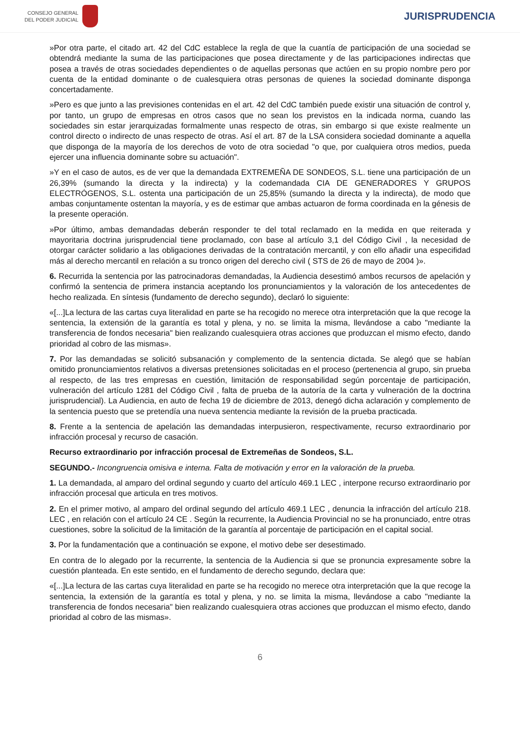CONSEJO GENERAL
DEL PODER JUDICIAL
JURISPRUDENCIA
»Por otra parte, el citado art. 42 del CdC establece la regla de que la cuantía de participación de una sociedad se obtendrá mediante la suma de las participaciones que posea directamente y de las participaciones indirectas que posea a través de otras sociedades dependientes o de aquellas personas que actúen en su propio nombre pero por cuenta de la entidad dominante o de cualesquiera otras personas de quienes la sociedad dominante disponga concertadamente.
»Pero es que junto a las previsiones contenidas en el art. 42 del CdC también puede existir una situación de control y, por tanto, un grupo de empresas en otros casos que no sean los previstos en la indicada norma, cuando las sociedades sin estar jerarquizadas formalmente unas respecto de otras, sin embargo si que existe realmente un control directo o indirecto de unas respecto de otras. Así el art. 87 de la LSA considera sociedad dominante a aquella que disponga de la mayoría de los derechos de voto de otra sociedad "o que, por cualquiera otros medios, pueda ejercer una influencia dominante sobre su actuación".
»Y en el caso de autos, es de ver que la demandada EXTREMEÑA DE SONDEOS, S.L. tiene una participación de un 26,39% (sumando la directa y la indirecta) y la codemandada CIA DE GENERADORES Y GRUPOS ELECTRÓGENOS, S.L. ostenta una participación de un 25,85% (sumando la directa y la indirecta), de modo que ambas conjuntamente ostentan la mayoría, y es de estimar que ambas actuaron de forma coordinada en la génesis de la presente operación.
»Por último, ambas demandadas deberán responder te del total reclamado en la medida en que reiterada y mayoritaria doctrina jurisprudencial tiene proclamado, con base al artículo 3,1 del Código Civil , la necesidad de otorgar carácter solidario a las obligaciones derivadas de la contratación mercantil, y con ello añadir una especifidad más al derecho mercantil en relación a su tronco origen del derecho civil ( STS de 26 de mayo de 2004 )».
6. Recurrida la sentencia por las patrocinadoras demandadas, la Audiencia desestimó ambos recursos de apelación y confirmó la sentencia de primera instancia aceptando los pronunciamientos y la valoración de los antecedentes de hecho realizada. En síntesis (fundamento de derecho segundo), declaró lo siguiente:
«[...]La lectura de las cartas cuya literalidad en parte se ha recogido no merece otra interpretación que la que recoge la sentencia, la extensión de la garantía es total y plena, y no. se limita la misma, llevándose a cabo "mediante la transferencia de fondos necesaria" bien realizando cualesquiera otras acciones que produzcan el mismo efecto, dando prioridad al cobro de las mismas».
7. Por las demandadas se solicitó subsanación y complemento de la sentencia dictada. Se alegó que se habían omitido pronunciamientos relativos a diversas pretensiones solicitadas en el proceso (pertenencia al grupo, sin prueba al respecto, de las tres empresas en cuestión, limitación de responsabilidad según porcentaje de participación, vulneración del artículo 1281 del Código Civil , falta de prueba de la autoría de la carta y vulneración de la doctrina jurisprudencial). La Audiencia, en auto de fecha 19 de diciembre de 2013, denegó dicha aclaración y complemento de la sentencia puesto que se pretendía una nueva sentencia mediante la revisión de la prueba practicada.
8. Frente a la sentencia de apelación las demandadas interpusieron, respectivamente, recurso extraordinario por infracción procesal y recurso de casación.
Recurso extraordinario por infracción procesal de Extremeñas de Sondeos, S.L.
SEGUNDO.- Incongruencia omisiva e interna. Falta de motivación y error en la valoración de la prueba.
1. La demandada, al amparo del ordinal segundo y cuarto del artículo 469.1 LEC , interpone recurso extraordinario por infracción procesal que articula en tres motivos.
2. En el primer motivo, al amparo del ordinal segundo del artículo 469.1 LEC , denuncia la infracción del artículo 218. LEC , en relación con el artículo 24 CE . Según la recurrente, la Audiencia Provincial no se ha pronunciado, entre otras cuestiones, sobre la solicitud de la limitación de la garantía al porcentaje de participación en el capital social.
3. Por la fundamentación que a continuación se expone, el motivo debe ser desestimado.
En contra de lo alegado por la recurrente, la sentencia de la Audiencia si que se pronuncia expresamente sobre la cuestión planteada. En este sentido, en el fundamento de derecho segundo, declara que:
«[...]La lectura de las cartas cuya literalidad en parte se ha recogido no merece otra interpretación que la que recoge la sentencia, la extensión de la garantía es total y plena, y no. se limita la misma, llevándose a cabo "mediante la transferencia de fondos necesaria" bien realizando cualesquiera otras acciones que produzcan el mismo efecto, dando prioridad al cobro de las mismas».
6